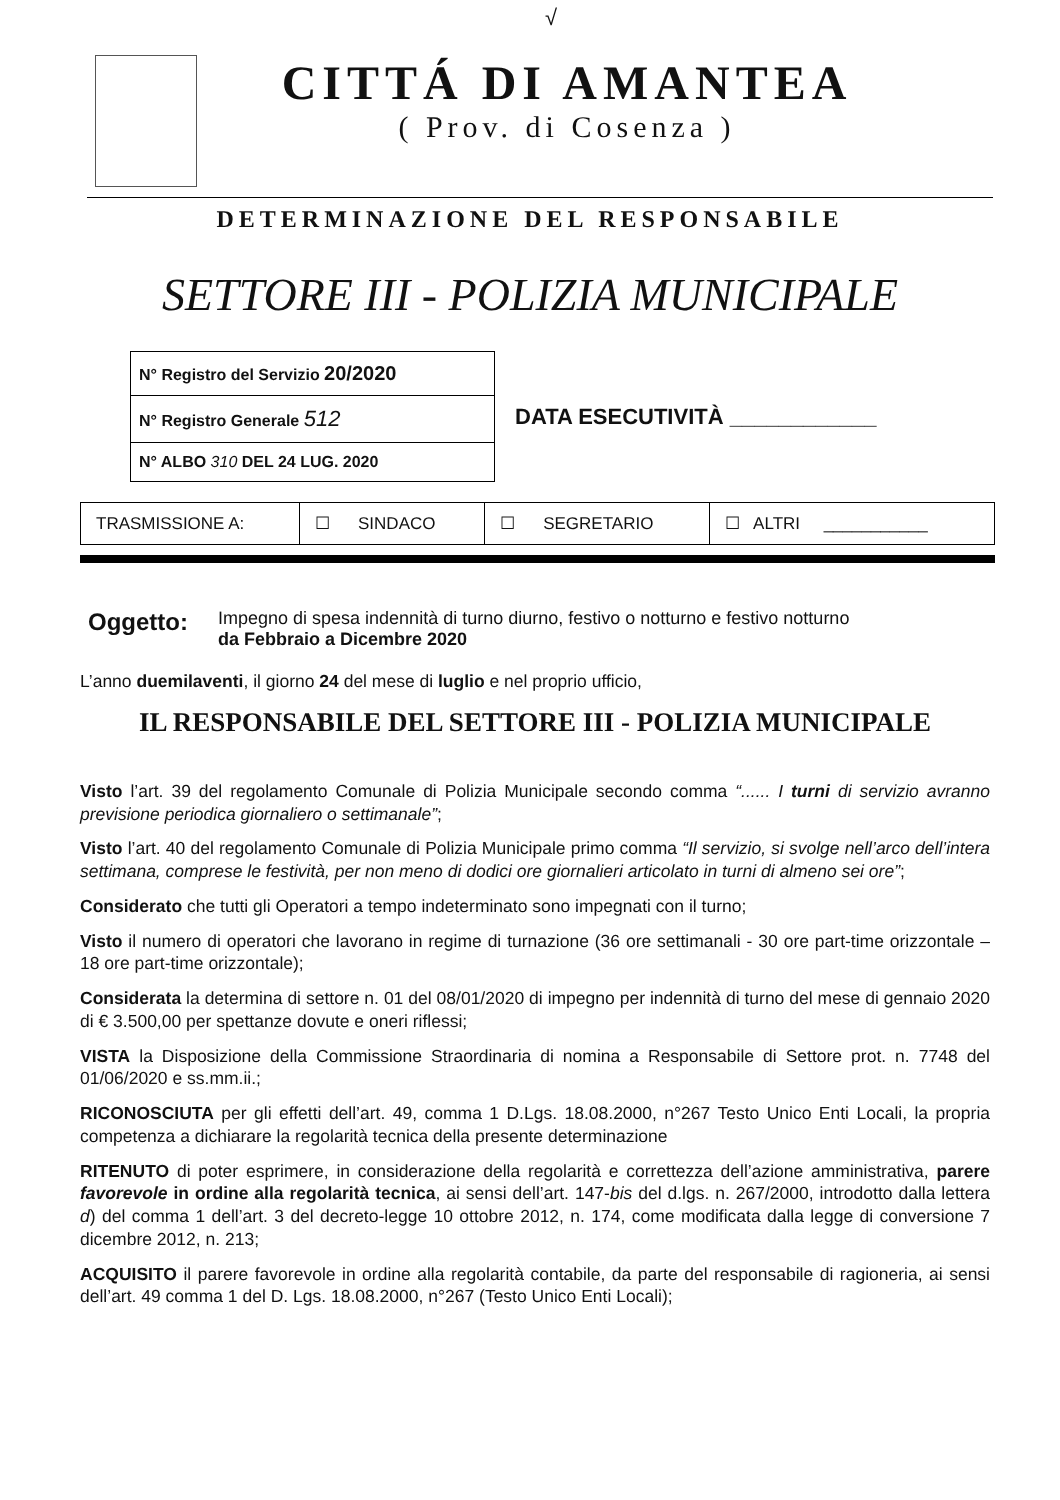√
CITTÁ DI AMANTEA
( Prov. di Cosenza )
DETERMINAZIONE DEL RESPONSABILE
SETTORE III - POLIZIA MUNICIPALE
| N° Registro del Servizio 20/2020 |
| N° Registro Generale 512 |
| N° ALBO 310 DEL 24 LUG. 2020 |
DATA ESECUTIVITÀ ____________
| TRASMISSIONE A: | ☐ SINDACO | ☐ SEGRETARIO | ☐ ALTRI ___________ |
Oggetto:
Impegno di spesa indennità di turno diurno, festivo o notturno e festivo notturno
da Febbraio a Dicembre 2020
L’anno duemilaventi, il giorno 24 del mese di luglio e nel proprio ufficio,
IL RESPONSABILE DEL SETTORE III - POLIZIA MUNICIPALE
Visto l’art. 39 del regolamento Comunale di Polizia Municipale secondo comma “...... I turni di servizio avranno previsione periodica giornaliero o settimanale”;
Visto l’art. 40 del regolamento Comunale di Polizia Municipale primo comma “Il servizio, si svolge nell’arco dell’intera settimana, comprese le festività, per non meno di dodici ore giornalieri articolato in turni di almeno sei ore”;
Considerato che tutti gli Operatori a tempo indeterminato sono impegnati con il turno;
Visto il numero di operatori che lavorano in regime di turnazione (36 ore settimanali - 30 ore part-time orizzontale – 18 ore part-time orizzontale);
Considerata la determina di settore n. 01 del 08/01/2020 di impegno per indennità di turno del mese di gennaio 2020 di € 3.500,00 per spettanze dovute e oneri riflessi;
VISTA la Disposizione della Commissione Straordinaria di nomina a Responsabile di Settore prot. n. 7748 del 01/06/2020 e ss.mm.ii.;
RICONOSCIUTA per gli effetti dell’art. 49, comma 1 D.Lgs. 18.08.2000, n°267 Testo Unico Enti Locali, la propria competenza a dichiarare la regolarità tecnica della presente determinazione
RITENUTO di poter esprimere, in considerazione della regolarità e correttezza dell’azione amministrativa, parere favorevole in ordine alla regolarità tecnica, ai sensi dell’art. 147-bis del d.lgs. n. 267/2000, introdotto dalla lettera d) del comma 1 dell’art. 3 del decreto-legge 10 ottobre 2012, n. 174, come modificata dalla legge di conversione 7 dicembre 2012, n. 213;
ACQUISITO il parere favorevole in ordine alla regolarità contabile, da parte del responsabile di ragioneria, ai sensi dell’art. 49 comma 1 del D. Lgs. 18.08.2000, n°267 (Testo Unico Enti Locali);